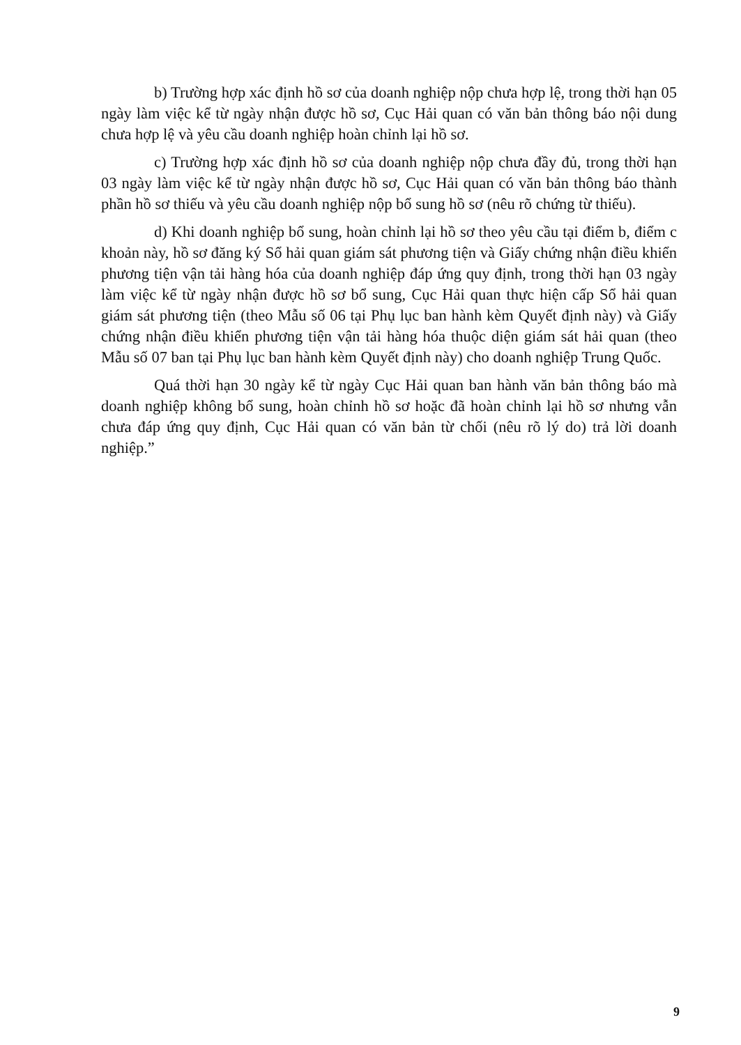b) Trường hợp xác định hồ sơ của doanh nghiệp nộp chưa hợp lệ, trong thời hạn 05 ngày làm việc kể từ ngày nhận được hồ sơ, Cục Hải quan có văn bản thông báo nội dung chưa hợp lệ và yêu cầu doanh nghiệp hoàn chỉnh lại hồ sơ.
c) Trường hợp xác định hồ sơ của doanh nghiệp nộp chưa đầy đủ, trong thời hạn 03 ngày làm việc kể từ ngày nhận được hồ sơ, Cục Hải quan có văn bản thông báo thành phần hồ sơ thiếu và yêu cầu doanh nghiệp nộp bổ sung hồ sơ (nêu rõ chứng từ thiếu).
d) Khi doanh nghiệp bổ sung, hoàn chỉnh lại hồ sơ theo yêu cầu tại điểm b, điểm c khoản này, hồ sơ đăng ký Sổ hải quan giám sát phương tiện và Giấy chứng nhận điều khiển phương tiện vận tải hàng hóa của doanh nghiệp đáp ứng quy định, trong thời hạn 03 ngày làm việc kể từ ngày nhận được hồ sơ bổ sung, Cục Hải quan thực hiện cấp Sổ hải quan giám sát phương tiện (theo Mẫu số 06 tại Phụ lục ban hành kèm Quyết định này) và Giấy chứng nhận điều khiển phương tiện vận tải hàng hóa thuộc diện giám sát hải quan (theo Mẫu số 07 ban tại Phụ lục ban hành kèm Quyết định này) cho doanh nghiệp Trung Quốc.
Quá thời hạn 30 ngày kể từ ngày Cục Hải quan ban hành văn bản thông báo mà doanh nghiệp không bổ sung, hoàn chỉnh hồ sơ hoặc đã hoàn chỉnh lại hồ sơ nhưng vẫn chưa đáp ứng quy định, Cục Hải quan có văn bản từ chối (nêu rõ lý do) trả lời doanh nghiệp.”
9